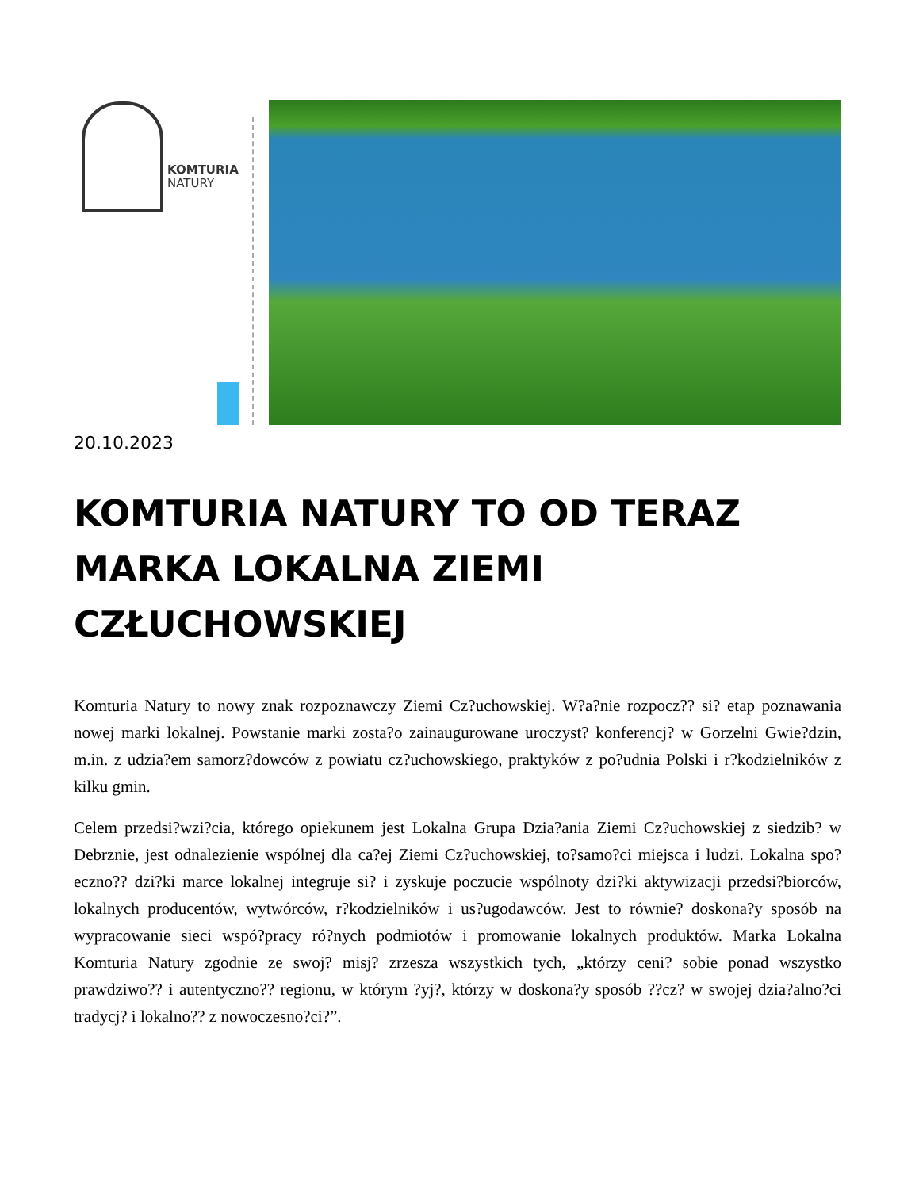KOMTURIA
NATURY
20.10.2023
KOMTURIA NATURY TO OD TERAZ MARKA LOKALNA ZIEMI CZŁUCHOWSKIEJ
Komturia Natury to nowy znak rozpoznawczy Ziemi Cz?uchowskiej. W?a?nie rozpocz?? si? etap poznawania nowej marki lokalnej. Powstanie marki zosta?o zainaugurowane uroczyst? konferencj? w Gorzelni Gwie?dzin, m.in. z udzia?em samorz?dowców z powiatu cz?uchowskiego, praktyków z po?udnia Polski i r?kodzielników z kilku gmin.
Celem przedsi?wzi?cia, którego opiekunem jest Lokalna Grupa Dzia?ania Ziemi Cz?uchowskiej z siedzib? w Debrznie, jest odnalezienie wspólnej dla ca?ej Ziemi Cz?uchowskiej, to?samo?ci miejsca i ludzi. Lokalna spo?eczno?? dzi?ki marce lokalnej integruje si? i zyskuje poczucie wspólnoty dzi?ki aktywizacji przedsi?biorców, lokalnych producentów, wytwórców, r?kodzielników i us?ugodawców. Jest to równie? doskona?y sposób na wypracowanie sieci wspó?pracy ró?nych podmiotów i promowanie lokalnych produktów. Marka Lokalna Komturia Natury zgodnie ze swoj? misj? zrzesza wszystkich tych, „którzy ceni? sobie ponad wszystko prawdziwo?? i autentyczno?? regionu, w którym ?yj?, którzy w doskona?y sposób ??cz? w swojej dzia?alno?ci tradycj? i lokalno?? z nowoczesno?ci?”.